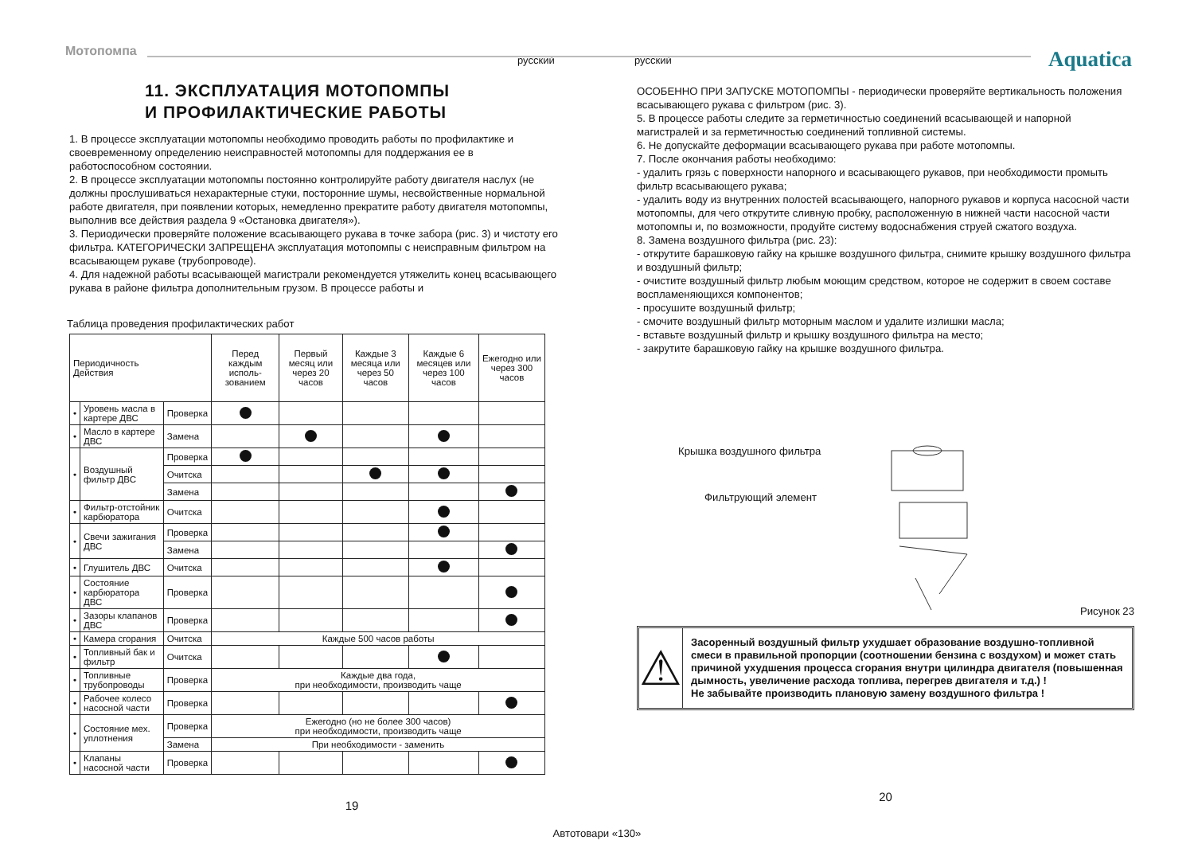Мотопомпа
русский русский Aquatica
11. ЭКСПЛУАТАЦИЯ МОТОПОМПЫ
И ПРОФИЛАКТИЧЕСКИЕ РАБОТЫ
1. В процессе эксплуатации мотопомпы необходимо проводить работы по профилактике и своевременному определению неисправностей мотопомпы для поддержания ее в работоспособном состоянии.
2. В процессе эксплуатации мотопомпы постоянно контролируйте работу двигателя наслух (не должны прослушиваться нехарактерные стуки, посторонние шумы, несвойственные нормальной работе двигателя, при появлении которых, немедленно прекратите работу двигателя мотопомпы, выполнив все действия раздела 9 «Остановка двигателя»).
3. Периодически проверяйте положение всасывающего рукава в точке забора (рис. 3) и чистоту его фильтра. КАТЕГОРИЧЕСКИ ЗАПРЕЩЕНА эксплуатация мотопомпы с неисправным фильтром на всасывающем рукаве (трубопроводе).
4. Для надежной работы всасывающей магистрали рекомендуется утяжелить конец всасывающего рукава в районе фильтра дополнительным грузом. В процессе работы и
Таблица проведения профилактических работ
| Периодичность Действия | | | Перед каждым исполь-зованием | Первый месяц или через 20 часов | Каждые 3 месяца или через 50 часов | Каждые 6 месяцев или через 100 часов | Ежегодно или через 300 часов |
| --- | --- | --- | --- | --- | --- | --- | --- |
| • | Уровень масла в картере ДВС | Проверка | | | | | |
| • | Масло в картере ДВС | Замена | | | | | |
| • | Воздушный фильтр ДВС | Проверка | | | | | |
| | | Очитска | | | | | |
| | | Замена | | | | | |
| • | Фильтр-отстойник карбюратора | Очитска | | | | | |
| • | Свечи зажигания ДВС | Проверка | | | | | |
| | | Замена | | | | | |
| • | Глушитель ДВС | Очитска | | | | | |
| • | Состояние карбюратора ДВС | Проверка | | | | | |
| • | Зазоры клапанов ДВС | Проверка | | | | | |
| • | Камера сгорания | Очитска | Каждые 500 часов работы | | | | |
| • | Топливный бак и фильтр | Очитска | | | | | |
| • | Топливные трубопроводы | Проверка | Каждые два года, при необходимости, производить чаще | | | | |
| • | Рабочее колесо насосной части | Проверка | | | | | |
| • | Состояние мех. уплотнения | Проверка | Ежегодно (но не более 300 часов) при необходимости, производить чаще | | | | |
| | | Замена | При необходимости - заменить | | | | |
| • | Клапаны насосной части | Проверка | | | | | |
19
ОСОБЕННО ПРИ ЗАПУСКЕ МОТОПОМПЫ - периодически проверяйте вертикальность положения всасывающего рукава с фильтром (рис. 3).
5. В процессе работы следите за герметичностью соединений всасывающей и напорной магистралей и за герметичностью соединений топливной системы.
6. Не допускайте деформации всасывающего рукава при работе мотопомпы.
7. После окончания работы необходимо:
- удалить грязь с поверхности напорного и всасывающего рукавов, при необходимости промыть фильтр всасывающего рукава;
- удалить воду из внутренних полостей всасывающего, напорного рукавов и корпуса насосной части мотопомпы, для чего открутите сливную пробку, расположенную в нижней части насосной части мотопомпы и, по возможности, продуйте систему водоснабжения струей сжатого воздуха.
8. Замена воздушного фильтра (рис. 23):
- открутите барашковую гайку на крышке воздушного фильтра, снимите крышку воздушного фильтра и воздушный фильтр;
- очистите воздушный фильтр любым моющим средством, которое не содержит в своем составе воспламеняющихся компонентов;
- просушите воздушный фильтр;
- смочите воздушный фильтр моторным маслом и удалите излишки масла;
- вставьте воздушный фильтр и крышку воздушного фильтра на место;
- закрутите барашковую гайку на крышке воздушного фильтра.
Крышка воздушного фильтра
Фильтрующий элемент
Рисунок 23
⚠
Засоренный воздушный фильтр ухудшает образование воздушно-топливной смеси в правильной пропорции (соотношении бензина с воздухом) и может стать причиной ухудшения процесса сгорания внутри цилиндра двигателя (повышенная дымность, увеличение расхода топлива, перегрев двигателя и т.д.) !
Не забывайте производить плановую замену воздушного фильтра !
20
Автотовари «130»